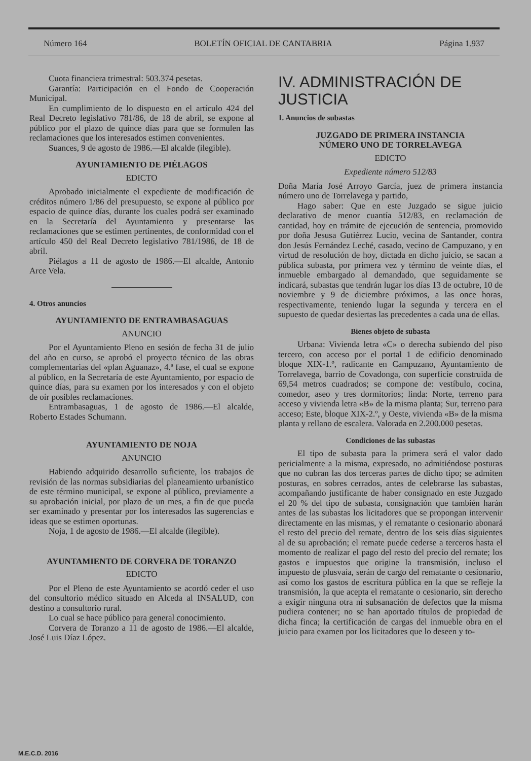Número 164 BOLETÍN OFICIAL DE CANTABRIA Página 1.937
Cuota financiera trimestral: 503.374 pesetas.
Garantía: Participación en el Fondo de Cooperación Municipal.
En cumplimiento de lo dispuesto en el artículo 424 del Real Decreto legislativo 781/86, de 18 de abril, se expone al público por el plazo de quince días para que se formulen las reclamaciones que los interesados estimen convenientes.
Suances, 9 de agosto de 1986.—El alcalde (ilegible).
AYUNTAMIENTO DE PIÉLAGOS
EDICTO
Aprobado inicialmente el expediente de modificación de créditos número 1/86 del presupuesto, se expone al público por espacio de quince días, durante los cuales podrá ser examinado en la Secretaría del Ayuntamiento y presentarse las reclamaciones que se estimen pertinentes, de conformidad con el artículo 450 del Real Decreto legislativo 781/1986, de 18 de abril.
Piélagos a 11 de agosto de 1986.—El alcalde, Antonio Arce Vela.
4. Otros anuncios
AYUNTAMIENTO DE ENTRAMBASAGUAS
ANUNCIO
Por el Ayuntamiento Pleno en sesión de fecha 31 de julio del año en curso, se aprobó el proyecto técnico de las obras complementarias del «plan Aguanaz», 4.ª fase, el cual se expone al público, en la Secretaría de este Ayuntamiento, por espacio de quince días, para su examen por los interesados y con el objeto de oír posibles reclamaciones.
Entrambasaguas, 1 de agosto de 1986.—El alcalde, Roberto Estades Schumann.
AYUNTAMIENTO DE NOJA
ANUNCIO
Habiendo adquirido desarrollo suficiente, los trabajos de revisión de las normas subsidiarias del planeamiento urbanístico de este término municipal, se expone al público, previamente a su aprobación inicial, por plazo de un mes, a fin de que pueda ser examinado y presentar por los interesados las sugerencias e ideas que se estimen oportunas.
Noja, 1 de agosto de 1986.—El alcalde (ilegible).
AYUNTAMIENTO DE CORVERA DE TORANZO
EDICTO
Por el Pleno de este Ayuntamiento se acordó ceder el uso del consultorio médico situado en Alceda al INSALUD, con destino a consultorio rural.
Lo cual se hace público para general conocimiento.
Corvera de Toranzo a 11 de agosto de 1986.—El alcalde, José Luis Díaz López.
IV. ADMINISTRACIÓN DE JUSTICIA
1. Anuncios de subastas
JUZGADO DE PRIMERA INSTANCIA
NÚMERO UNO DE TORRELAVEGA
EDICTO
Expediente número 512/83
Doña María José Arroyo García, juez de primera instancia número uno de Torrelavega y partido,
Hago saber: Que en este Juzgado se sigue juicio declarativo de menor cuantía 512/83, en reclamación de cantidad, hoy en trámite de ejecución de sentencia, promovido por doña Jesusa Gutiérrez Lucio, vecina de Santander, contra don Jesús Fernández Leché, casado, vecino de Campuzano, y en virtud de resolución de hoy, dictada en dicho juicio, se sacan a pública subasta, por primera vez y término de veinte días, el inmueble embargado al demandado, que seguidamente se indicará, subastas que tendrán lugar los días 13 de octubre, 10 de noviembre y 9 de diciembre próximos, a las once horas, respectivamente, teniendo lugar la segunda y tercera en el supuesto de quedar desiertas las precedentes a cada una de ellas.
Bienes objeto de subasta
Urbana: Vivienda letra «C» o derecha subiendo del piso tercero, con acceso por el portal 1 de edificio denominado bloque XIX-1.º, radicante en Campuzano, Ayuntamiento de Torrelavega, barrio de Covadonga, con superficie construida de 69,54 metros cuadrados; se compone de: vestíbulo, cocina, comedor, aseo y tres dormitorios; linda: Norte, terreno para acceso y vivienda letra «B» de la misma planta; Sur, terreno para acceso; Este, bloque XIX-2.º, y Oeste, vivienda «B» de la misma planta y rellano de escalera. Valorada en 2.200.000 pesetas.
Condiciones de las subastas
El tipo de subasta para la primera será el valor dado pericialmente a la misma, expresado, no admitiéndose posturas que no cubran las dos terceras partes de dicho tipo; se admiten posturas, en sobres cerrados, antes de celebrarse las subastas, acompañando justificante de haber consignado en este Juzgado el 20 % del tipo de subasta, consignación que también harán antes de las subastas los licitadores que se propongan intervenir directamente en las mismas, y el rematante o cesionario abonará el resto del precio del remate, dentro de los seis días siguientes al de su aprobación; el remate puede cederse a terceros hasta el momento de realizar el pago del resto del precio del remate; los gastos e impuestos que origine la transmisión, incluso el impuesto de plusvaía, serán de cargo del rematante o cesionario, así como los gastos de escritura pública en la que se refleje la transmisión, la que acepta el rematante o cesionario, sin derecho a exigir ninguna otra ni subsanación de defectos que la misma pudiera contener; no se han aportado títulos de propiedad de dicha finca; la certificación de cargas del inmueble obra en el juicio para examen por los licitadores que lo deseen y to-
M.E.C.D. 2016